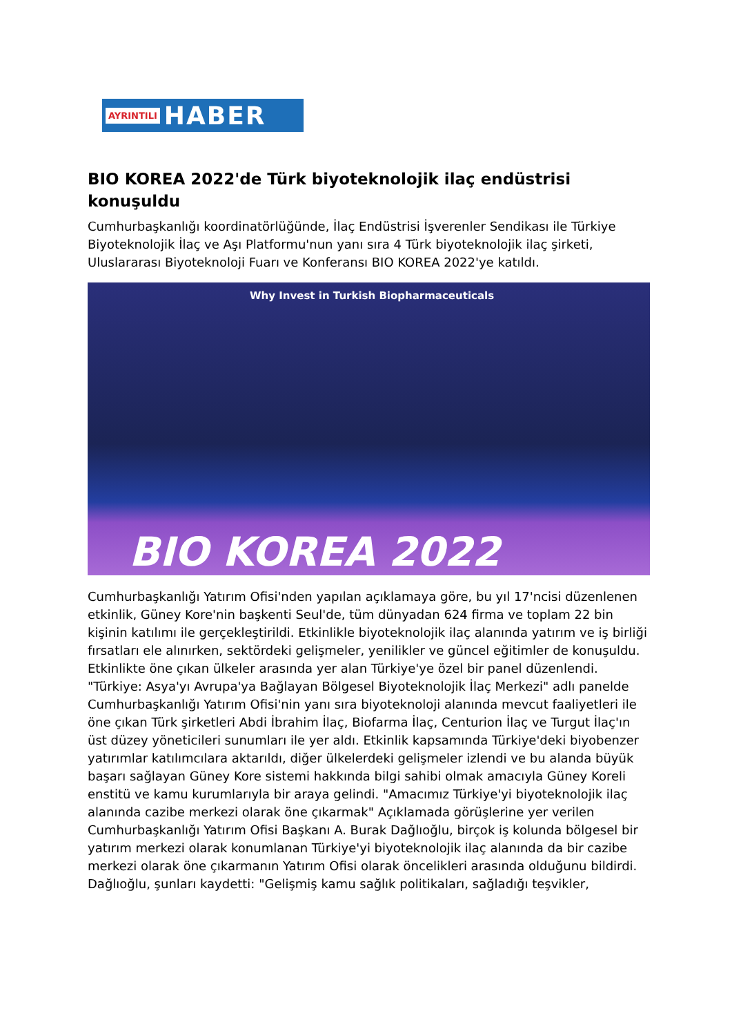AYRINTILI HABER
BIO KOREA 2022'de Türk biyoteknolojik ilaç endüstrisi konuşuldu
Cumhurbaşkanlığı koordinatörlüğünde, İlaç Endüstrisi İşverenler Sendikası ile Türkiye Biyoteknolojik İlaç ve Aşı Platformu'nun yanı sıra 4 Türk biyoteknolojik ilaç şirketi, Uluslararası Biyoteknoloji Fuarı ve Konferansı BIO KOREA 2022'ye katıldı.
Why Invest in Turkish Biopharmaceuticals
BIO KOREA 2022
Cumhurbaşkanlığı Yatırım Ofisi'nden yapılan açıklamaya göre, bu yıl 17'ncisi düzenlenen etkinlik, Güney Kore'nin başkenti Seul'de, tüm dünyadan 624 firma ve toplam 22 bin kişinin katılımı ile gerçekleştirildi. Etkinlikle biyoteknolojik ilaç alanında yatırım ve iş birliği fırsatları ele alınırken, sektördeki gelişmeler, yenilikler ve güncel eğitimler de konuşuldu. Etkinlikte öne çıkan ülkeler arasında yer alan Türkiye'ye özel bir panel düzenlendi. "Türkiye: Asya'yı Avrupa'ya Bağlayan Bölgesel Biyoteknolojik İlaç Merkezi" adlı panelde Cumhurbaşkanlığı Yatırım Ofisi'nin yanı sıra biyoteknoloji alanında mevcut faaliyetleri ile öne çıkan Türk şirketleri Abdi İbrahim İlaç, Biofarma İlaç, Centurion İlaç ve Turgut İlaç'ın üst düzey yöneticileri sunumları ile yer aldı. Etkinlik kapsamında Türkiye'deki biyobenzer yatırımlar katılımcılara aktarıldı, diğer ülkelerdeki gelişmeler izlendi ve bu alanda büyük başarı sağlayan Güney Kore sistemi hakkında bilgi sahibi olmak amacıyla Güney Koreli enstitü ve kamu kurumlarıyla bir araya gelindi. "Amacımız Türkiye'yi biyoteknolojik ilaç alanında cazibe merkezi olarak öne çıkarmak" Açıklamada görüşlerine yer verilen Cumhurbaşkanlığı Yatırım Ofisi Başkanı A. Burak Dağlıoğlu, birçok iş kolunda bölgesel bir yatırım merkezi olarak konumlanan Türkiye'yi biyoteknolojik ilaç alanında da bir cazibe merkezi olarak öne çıkarmanın Yatırım Ofisi olarak öncelikleri arasında olduğunu bildirdi. Dağlıoğlu, şunları kaydetti: "Gelişmiş kamu sağlık politikaları, sağladığı teşvikler,